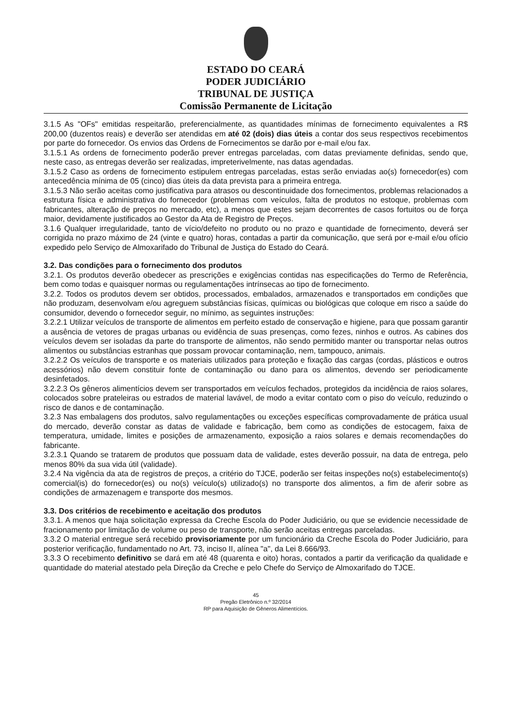ESTADO DO CEARÁ
PODER JUDICIÁRIO
TRIBUNAL DE JUSTIÇA
Comissão Permanente de Licitação
3.1.5 As "OFs" emitidas respeitarão, preferencialmente, as quantidades mínimas de fornecimento equivalentes a R$ 200,00 (duzentos reais) e deverão ser atendidas em até 02 (dois) dias úteis a contar dos seus respectivos recebimentos por parte do fornecedor. Os envios das Ordens de Fornecimentos se darão por e-mail e/ou fax.
3.1.5.1 As ordens de fornecimento poderão prever entregas parceladas, com datas previamente definidas, sendo que, neste caso, as entregas deverão ser realizadas, impreterivelmente, nas datas agendadas.
3.1.5.2 Caso as ordens de fornecimento estipulem entregas parceladas, estas serão enviadas ao(s) fornecedor(es) com antecedência mínima de 05 (cinco) dias úteis da data prevista para a primeira entrega.
3.1.5.3 Não serão aceitas como justificativa para atrasos ou descontinuidade dos fornecimentos, problemas relacionados a estrutura física e administrativa do fornecedor (problemas com veículos, falta de produtos no estoque, problemas com fabricantes, alteração de preços no mercado, etc), a menos que estes sejam decorrentes de casos fortuitos ou de força maior, devidamente justificados ao Gestor da Ata de Registro de Preços.
3.1.6 Qualquer irregularidade, tanto de vício/defeito no produto ou no prazo e quantidade de fornecimento, deverá ser corrigida no prazo máximo de 24 (vinte e quatro) horas, contadas a partir da comunicação, que será por e-mail e/ou ofício expedido pelo Serviço de Almoxarifado do Tribunal de Justiça do Estado do Ceará.
3.2. Das condições para o fornecimento dos produtos
3.2.1. Os produtos deverão obedecer as prescrições e exigências contidas nas especificações do Termo de Referência, bem como todas e quaisquer normas ou regulamentações intrínsecas ao tipo de fornecimento.
3.2.2. Todos os produtos devem ser obtidos, processados, embalados, armazenados e transportados em condições que não produzam, desenvolvam e/ou agreguem substâncias físicas, químicas ou biológicas que coloque em risco a saúde do consumidor, devendo o fornecedor seguir, no mínimo, as seguintes instruções:
3.2.2.1 Utilizar veículos de transporte de alimentos em perfeito estado de conservação e higiene, para que possam garantir a ausência de vetores de pragas urbanas ou evidência de suas presenças, como fezes, ninhos e outros. As cabines dos veículos devem ser isoladas da parte do transporte de alimentos, não sendo permitido manter ou transportar nelas outros alimentos ou substâncias estranhas que possam provocar contaminação, nem, tampouco, animais.
3.2.2.2 Os veículos de transporte e os materiais utilizados para proteção e fixação das cargas (cordas, plásticos e outros acessórios) não devem constituir fonte de contaminação ou dano para os alimentos, devendo ser periodicamente desinfetados.
3.2.2.3 Os gêneros alimentícios devem ser transportados em veículos fechados, protegidos da incidência de raios solares, colocados sobre prateleiras ou estrados de material lavável, de modo a evitar contato com o piso do veículo, reduzindo o risco de danos e de contaminação.
3.2.3 Nas embalagens dos produtos, salvo regulamentações ou exceções específicas comprovadamente de prática usual do mercado, deverão constar as datas de validade e fabricação, bem como as condições de estocagem, faixa de temperatura, umidade, limites e posições de armazenamento, exposição a raios solares e demais recomendações do fabricante.
3.2.3.1 Quando se tratarem de produtos que possuam data de validade, estes deverão possuir, na data de entrega, pelo menos 80% da sua vida útil (validade).
3.2.4 Na vigência da ata de registros de preços, a critério do TJCE, poderão ser feitas inspeções no(s) estabelecimento(s) comercial(is) do fornecedor(es) ou no(s) veículo(s) utilizado(s) no transporte dos alimentos, a fim de aferir sobre as condições de armazenagem e transporte dos mesmos.
3.3. Dos critérios de recebimento e aceitação dos produtos
3.3.1. A menos que haja solicitação expressa da Creche Escola do Poder Judiciário, ou que se evidencie necessidade de fracionamento por limitação de volume ou peso de transporte, não serão aceitas entregas parceladas.
3.3.2 O material entregue será recebido provisoriamente por um funcionário da Creche Escola do Poder Judiciário, para posterior verificação, fundamentado no Art. 73, inciso II, alínea "a", da Lei 8.666/93.
3.3.3 O recebimento definitivo se dará em até 48 (quarenta e oito) horas, contados a partir da verificação da qualidade e quantidade do material atestado pela Direção da Creche e pelo Chefe do Serviço de Almoxarifado do TJCE.
45
Pregão Eletrônico n.º 32/2014
RP para Aquisição de Gêneros Alimentícios.